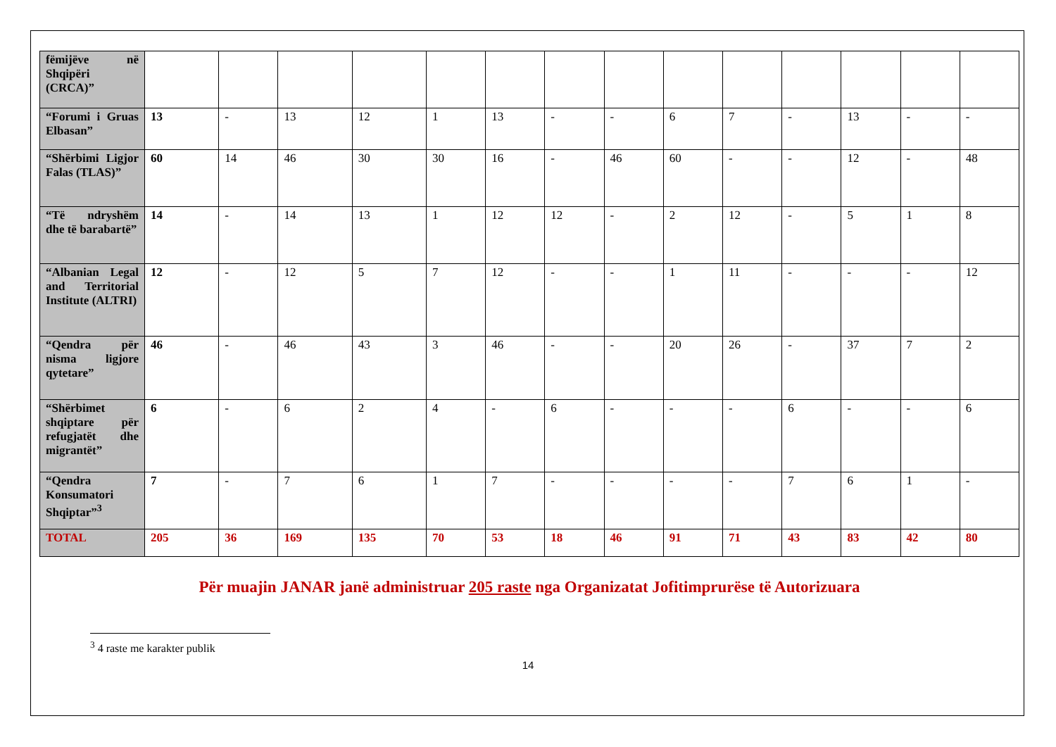| fëmijëve në Shqipëri (CRCA)” | | | | | | | | | | | | | | |
| “Forumi i Gruas Elbasan” | 13 | - | 13 | 12 | 1 | 13 | - | - | 6 | 7 | - | 13 | - | - |
| “Shërbimi Ligjor Falas (TLAS)” | 60 | 14 | 46 | 30 | 30 | 16 | - | 46 | 60 | - | - | 12 | - | 48 |
| “Të ndryshëm dhe të barabartë” | 14 | - | 14 | 13 | 1 | 12 | 12 | - | 2 | 12 | - | 5 | 1 | 8 |
| “Albanian Legal and Territorial Institute (ALTRI) | 12 | - | 12 | 5 | 7 | 12 | - | - | 1 | 11 | - | - | - | 12 |
| “Qendra për nisma ligjore qytetare” | 46 | - | 46 | 43 | 3 | 46 | - | - | 20 | 26 | - | 37 | 7 | 2 |
| “Shërbimet shqiptare për refugjatët dhe migrantët” | 6 | - | 6 | 2 | 4 | - | 6 | - | - | - | 6 | - | - | 6 |
| “Qendra Konsumatori Shqiptar”<sup>3</sup> | 7 | - | 7 | 6 | 1 | 7 | - | - | - | - | 7 | 6 | 1 | - |
| TOTAL | 205 | 36 | 169 | 135 | 70 | 53 | 18 | 46 | 91 | 71 | 43 | 83 | 42 | 80 |
Për muajin JANAR janë administruar 205 raste nga Organizatat Jofitimprurëse të Autorizuara
<sup>3</sup> 4 raste me karakter publik
14